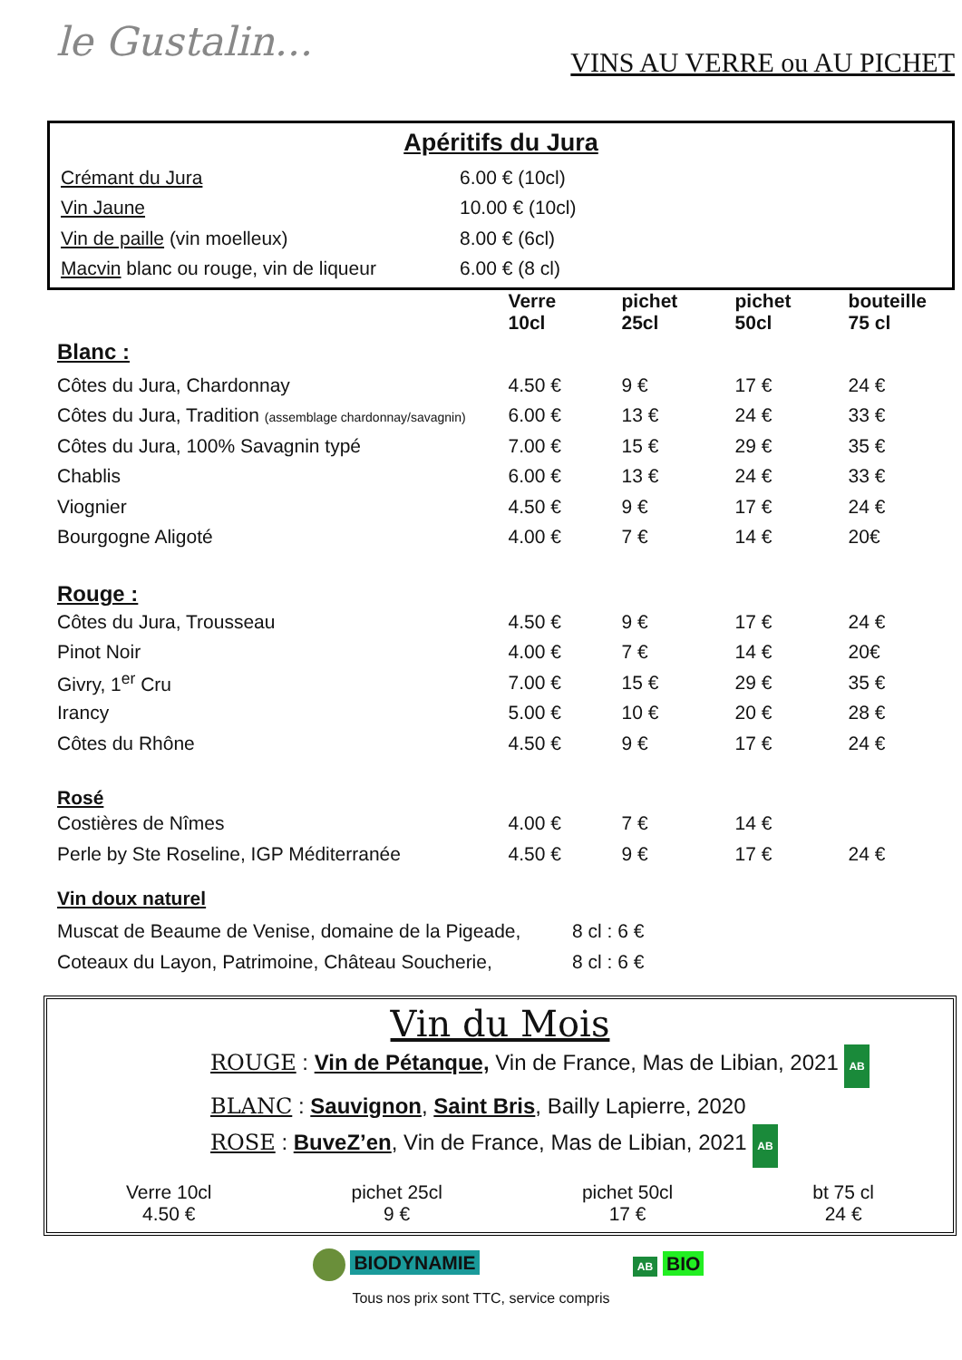le Gustalin...
VINS AU VERRE ou AU PICHET
Apéritifs du Jura
| Crémant du Jura | 6.00 € (10cl) |
| Vin Jaune | 10.00 € (10cl) |
| Vin de paille (vin moelleux) | 8.00 € (6cl) |
| Macvin blanc ou rouge, vin de liqueur | 6.00 € (8 cl) |
| | Verre 10cl | pichet 25cl | pichet 50cl | bouteille 75 cl |
| --- | --- | --- | --- | --- |
| Blanc : | | | | |
| Côtes du Jura, Chardonnay | 4.50 € | 9 € | 17 € | 24 € |
| Côtes du Jura, Tradition (assemblage chardonnay/savagnin) | 6.00 € | 13 € | 24 € | 33 € |
| Côtes du Jura, 100% Savagnin typé | 7.00 € | 15 € | 29 € | 35 € |
| Chablis | 6.00 € | 13 € | 24 € | 33 € |
| Viognier | 4.50 € | 9 € | 17 € | 24 € |
| Bourgogne Aligoté | 4.00 € | 7 € | 14 € | 20€ |
| Rouge : | | | | |
| Côtes du Jura, Trousseau | 4.50 € | 9 € | 17 € | 24 € |
| Pinot Noir | 4.00 € | 7 € | 14 € | 20€ |
| Givry, 1<sup>er</sup> Cru | 7.00 € | 15 € | 29 € | 35 € |
| Irancy | 5.00 € | 10 € | 20 € | 28 € |
| Côtes du Rhône | 4.50 € | 9 € | 17 € | 24 € |
| Rosé | | | | |
| Costières de Nîmes | 4.00 € | 7 € | 14 € | |
| Perle by Ste Roseline, IGP Méditerranée | 4.50 € | 9 € | 17 € | 24 € |
| Vin doux naturel | |
| Muscat de Beaume de Venise, domaine de la Pigeade, | 8 cl : 6 € |
| Coteaux du Layon, Patrimoine, Château Soucherie, | 8 cl : 6 € |
Vin du Mois
ROUGE : Vin de Pétanque, Vin de France, Mas de Libian, 2021 AB
BLANC : Sauvignon, Saint Bris, Bailly Lapierre, 2020
ROSE : BuveZ’en, Vin de France, Mas de Libian, 2021 AB
Verre 10cl
4.50 €
pichet 25cl
9 €
pichet 50cl
17 €
bt 75 cl
24 €
BIODYNAMIE
AB BIO
Tous nos prix sont TTC, service compris